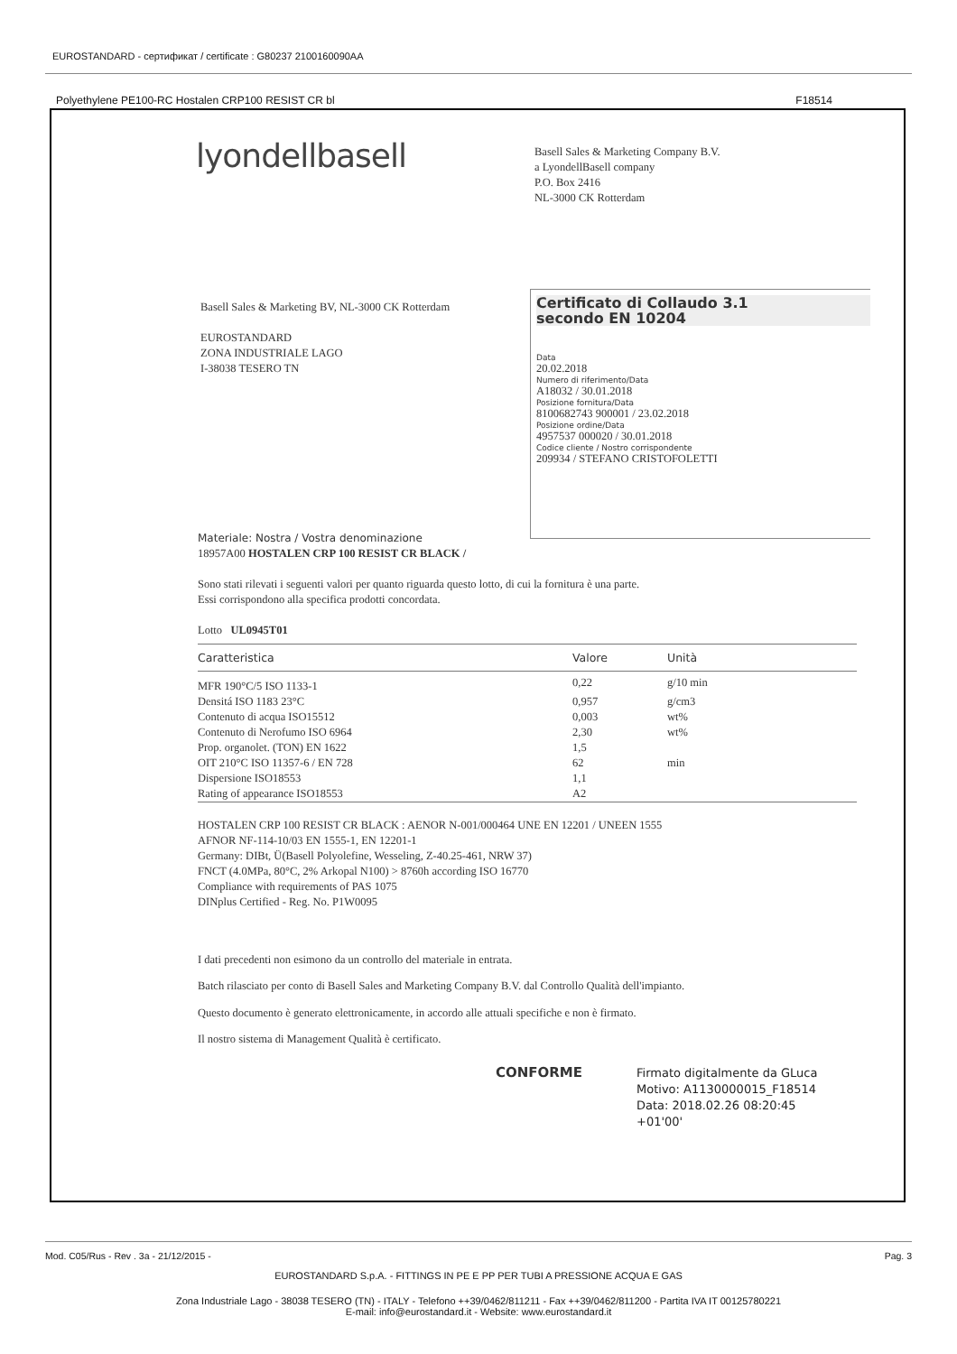EUROSTANDARD - сертификат / certificate : G80237 2100160090AA
Polyethylene PE100-RC Hostalen CRP100 RESIST CR bl F18514
lyondellbasell
Basell Sales & Marketing Company B.V.
a LyondellBasell company
P.O. Box 2416
NL-3000 CK Rotterdam
Basell Sales & Marketing BV, NL-3000 CK Rotterdam
EUROSTANDARD
ZONA INDUSTRIALE LAGO
I-38038 TESERO TN
Certificato di Collaudo 3.1
secondo EN 10204
Data
20.02.2018
Numero di riferimento/Data
A18032 / 30.01.2018
Posizione fornitura/Data
8100682743 900001 / 23.02.2018
Posizione ordine/Data
4957537 000020 / 30.01.2018
Codice cliente / Nostro corrispondente
209934 / STEFANO CRISTOFOLETTI
Materiale: Nostra / Vostra denominazione
18957A00 HOSTALEN CRP 100 RESIST CR BLACK /
Sono stati rilevati i seguenti valori per quanto riguarda questo lotto, di cui la fornitura è una parte.
Essi corrispondono alla specifica prodotti concordata.
Lotto UL0945T01
| Caratteristica | Valore | Unità |
| --- | --- | --- |
| MFR 190°C/5 ISO 1133-1 | 0,22 | g/10 min |
| Densitá ISO 1183 23°C | 0,957 | g/cm3 |
| Contenuto di acqua ISO15512 | 0,003 | wt% |
| Contenuto di Nerofumo ISO 6964 | 2,30 | wt% |
| Prop. organolet. (TON) EN 1622 | 1,5 | |
| OIT 210°C ISO 11357-6 / EN 728 | 62 | min |
| Dispersione ISO18553 | 1,1 | |
| Rating of appearance ISO18553 | A2 | |
HOSTALEN CRP 100 RESIST CR BLACK : AENOR N-001/000464 UNE EN 12201 / UNEEN 1555
AFNOR NF-114-10/03 EN 1555-1, EN 12201-1
Germany: DIBt, Ü(Basell Polyolefine, Wesseling, Z-40.25-461, NRW 37)
FNCT (4.0MPa, 80°C, 2% Arkopal N100) > 8760h according ISO 16770
Compliance with requirements of PAS 1075
DINplus Certified - Reg. No. P1W0095
I dati precedenti non esimono da un controllo del materiale in entrata.
Batch rilasciato per conto di Basell Sales and Marketing Company B.V. dal Controllo Qualità dell'impianto.
Questo documento è generato elettronicamente, in accordo alle attuali specifiche e non è firmato.
Il nostro sistema di Management Qualità è certificato.
CONFORME
Firmato digitalmente da GLuca
Motivo: A1130000015_F18514
Data: 2018.02.26 08:20:45
+01'00'
Mod. C05/Rus - Rev . 3a - 21/12/2015 - Pag. 3
EUROSTANDARD S.p.A. - FITTINGS IN PE E PP PER TUBI A PRESSIONE ACQUA E GAS
Zona Industriale Lago - 38038 TESERO (TN) - ITALY - Telefono ++39/0462/811211 - Fax ++39/0462/811200 - Partita IVA IT 00125780221
E-mail: info@eurostandard.it - Website: www.eurostandard.it